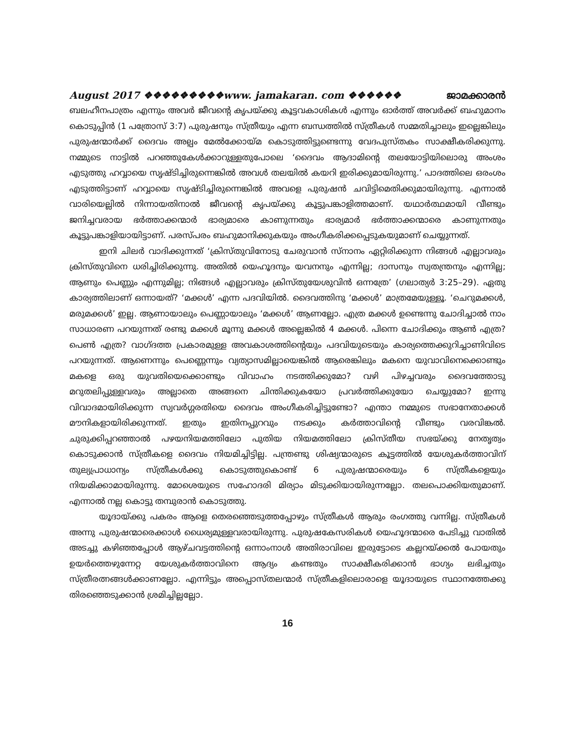August 2017 ❖❖❖❖❖❖❖❖❖www. jamakaran. com ❖❖❖❖❖❖ ജാമക്കാരൻ
ബലഹീനപാത്രം എന്നും അവർ ജീവന്റെ കൃപയ്ക്കു കൂട്ടവകാശികൾ എന്നും ഓർത്ത് അവർക്ക് ബഹുമാനം കൊടുപ്പിൻ (1 പത്രോസ് 3:7) പുരുഷനും സ്ത്രീയും എന്ന ബന്ധത്തിൽ സ്ത്രീകൾ സമ്മതിച്ചാലും ഇല്ലെങ്കിലും പുരുഷന്മാർക്ക് ദൈവം അല്പം മേൽക്കോയ്മ കൊടുത്തിട്ടുണ്ടെന്നു വേദപുസ്തകം സാക്ഷീകരിക്കുന്നു. നമ്മുടെ നാട്ടിൽ പറഞ്ഞുകേൾക്കാറുള്ളതുപോലെ ‘ദൈവം ആദാമിന്റെ തലയോട്ടിയിലൊരു അംശം എടുത്തു ഹവ്വായെ സൃഷ്ടിച്ചിരുന്നെങ്കിൽ അവൾ തലയിൽ കയറി ഇരിക്കുമായിരുന്നു.’ പാദത്തിലെ ഒരംശം എടുത്തിട്ടാണ് ഹവ്വായെ സൃഷ്ടിച്ചിരുന്നെങ്കിൽ അവളെ പുരുഷൻ ചവിട്ടിമെതിക്കുമായിരുന്നു. എന്നാൽ വാരിയെല്ലിൽ നിന്നായതിനാൽ ജീവന്റെ കൃപയ്ക്കു കൂട്ടുപങ്കാളിത്തമാണ്. യഥാർത്ഥമായി വീണ്ടും ജനിച്ചവരായ ഭർത്താക്കന്മാർ ഭാര്യമാരെ കാണുന്നതും ഭാര്യമാർ ഭർത്താക്കന്മാരെ കാണുന്നതും കൂട്ടുപങ്കാളിയായിട്ടാണ്. പരസ്പരം ബഹുമാനിക്കുകയും അംഗീകരിക്കപ്പെടുകയുമാണ് ചെയ്യുന്നത്.
ഇനി ചിലർ വാദിക്കുന്നത് ‘ക്രിസ്തുവിനോടു ചേരുവാൻ സ്നാനം ഏറ്റിരിക്കുന്ന നിങ്ങൾ എല്ലാവരും ക്രിസ്തുവിനെ ധരിച്ചിരിക്കുന്നു. അതിൽ യെഹൂദനും യവനനും എന്നില്ല; ദാസനും സ്വതന്ത്രനും എന്നില്ല; ആണും പെണ്ണും എന്നുമില്ല; നിങ്ങൾ എല്ലാവരും ക്രിസ്തുയേശുവിൻ ഒന്നത്രേ’ (ഗലാത്യർ 3:25–29). ഏതു കാര്യത്തിലാണ് ഒന്നായത്? ‘മക്കൾ’ എന്ന പദവിയിൽ. ദൈവത്തിനു ‘മക്കൾ’ മാത്രമേയുള്ളൂ. ‘ചെറുമക്കൾ, മരുമക്കൾ’ ഇല്ല. ആണായാലും പെണ്ണായാലും ‘മക്കൾ’ ആണല്ലോ. എത്ര മക്കൾ ഉണ്ടെന്നു ചോദിച്ചാൽ നാം സാധാരണ പറയുന്നത് രണ്ടു മക്കൾ മൂന്നു മക്കൾ അല്ലെങ്കിൽ 4 മക്കൾ. പിന്നെ ചോദിക്കും ആൺ എത്ര? പെൺ എത്ര? വാഗ്ദത്ത പ്രകാരമുള്ള അവകാശത്തിന്റെയും പദവിയുടെയും കാര്യത്തെക്കുറിച്ചാണിവിടെ പറയുന്നത്. ആണെന്നും പെണ്ണെന്നും വ്യത്യാസമില്ലായെങ്കിൽ ആരെങ്കിലും മകനെ യുവാവിനെക്കൊണ്ടും മകളെ ഒരു യുവതിയെക്കൊണ്ടും വിവാഹം നടത്തിക്കുമോ? വഴി പിഴച്ചവരും ദൈവത്തോടു മറുതലിപ്പുള്ളവരും അല്ലാതെ അങ്ങനെ ചിന്തിക്കുകയോ പ്രവർത്തിക്കുയോ ചെയ്യുമോ? ഇന്നു വിവാദമായിരിക്കുന്ന സ്വവർഗ്ഗരതിയെ ദൈവം അംഗീകരിച്ചിട്ടുണ്ടോ? എന്താ നമ്മുടെ സഭാനേതാക്കൾ മൗനികളായിരിക്കുന്നത്. ഇതും ഇതിനപ്പുറവും നടക്കും കർത്താവിന്റെ വീണ്ടും വരവിങ്കൽ. ചുരുക്കിപ്പറഞ്ഞാൽ പഴയനിയമത്തിലോ പുതിയ നിയമത്തിലോ ക്രിസ്തീയ സഭയ്ക്കു നേതൃത്വം കൊടുക്കാൻ സ്ത്രീകളെ ദൈവം നിയമിച്ചിട്ടില്ല. പന്ത്രണ്ടു ശിഷ്യന്മാരുടെ കൂട്ടത്തിൽ യേശുകർത്താവിന് തുല്യപ്രാധാന്യം സ്ത്രീകൾക്കു കൊടുത്തുകൊണ്ട് 6 പുരുഷന്മാരെയും 6 സ്ത്രീകളെയും നിയമിക്കാമായിരുന്നു. മോശെയുടെ സഹോദരി മിര്യാം മിടുക്കിയായിരുന്നല്ലോ. തലപൊക്കിയതുമാണ്. എന്നാൽ നല്ല കൊട്ടു തമ്പുരാൻ കൊടുത്തു.
യൂദായ്ക്കു പകരം ആളെ തെരഞ്ഞെടുത്തപ്പോഴും സ്ത്രീകൾ ആരും രംഗത്തു വന്നില്ല. സ്ത്രീകൾ അന്നു പുരുഷന്മാരെക്കാൾ ധൈര്യമുള്ളവരായിരുന്നു. പുരുഷകേസരികൾ യെഹൂദന്മാരെ പേടിച്ചു വാതിൽ അടച്ചു കഴിഞ്ഞപ്പോൾ ആഴ്ചവട്ടത്തിന്റെ ഒന്നാംനാൾ അതിരാവിലെ ഇരുട്ടോടെ കല്ലറയ്ക്കൽ പോയതും ഉയർത്തെഴുന്നേറ്റ യേശുകർത്താവിനെ ആദ്യം കണ്ടതും സാക്ഷീകരിക്കാൻ ഭാഗ്യം ലഭിച്ചതും സ്ത്രീരത്നങ്ങൾക്കാണല്ലോ. എന്നിട്ടും അപ്പൊസ്തലന്മാർ സ്ത്രീകളിലൊരാളെ യൂദായുടെ സ്ഥാനത്തേക്കു തിരഞ്ഞെടുക്കാൻ ശ്രമിച്ചില്ലല്ലോ.
16